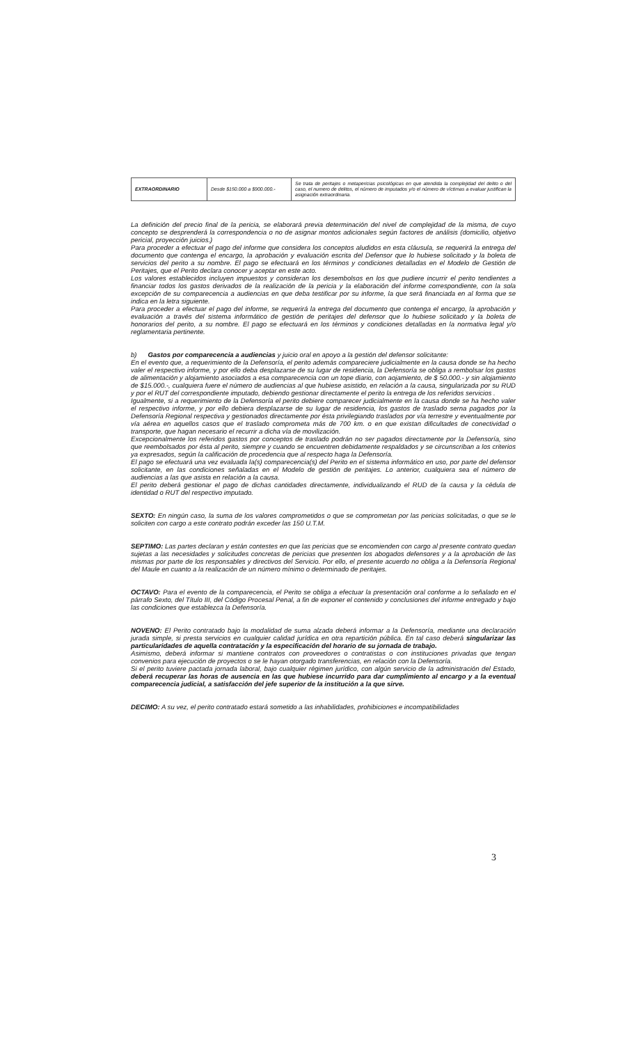| EXTRAORDINARIO | Desde $150.000 a $900.000.- | Se trata de peritajes o metapericias psicológicas en que atendida la complejidad del delito o del caso, el numero de delitos, el número de imputados y/o el número de víctimas a evaluar justifican la asignación extraordinaria. |
La definición del precio final de la pericia, se elaborará previa determinación del nivel de complejidad de la misma, de cuyo concepto se desprenderá la correspondencia o no de asignar montos adicionales según factores de análisis (domicilio, objetivo pericial, proyección juicios.)
Para proceder a efectuar el pago del informe que considera los conceptos aludidos en esta cláusula, se requerirá la entrega del documento que contenga el encargo, la aprobación y evaluación escrita del Defensor que lo hubiese solicitado y la boleta de servicios del perito a su nombre. El pago se efectuará en los términos y condiciones detalladas en el Modelo de Gestión de Peritajes, que el Perito declara conocer y aceptar en este acto.
Los valores establecidos incluyen impuestos y consideran los desembolsos en los que pudiere incurrir el perito tendientes a financiar todos los gastos derivados de la realización de la pericia y la elaboración del informe correspondiente, con la sola excepción de su comparecencia a audiencias en que deba testificar por su informe, la que será financiada en al forma que se indica en la letra siguiente.
Para proceder a efectuar el pago del informe, se requerirá la entrega del documento que contenga el encargo, la aprobación y evaluación a través del sistema informático de gestión de peritajes del defensor que lo hubiese solicitado y la boleta de honorarios del perito, a su nombre. El pago se efectuará en los términos y condiciones detalladas en la normativa legal y/o reglamentaria pertinente.
b) Gastos por comparecencia a audiencias y juicio oral en apoyo a la gestión del defensor solicitante:
En el evento que, a requerimiento de la Defensoría, el perito además compareciere judicialmente en la causa donde se ha hecho valer el respectivo informe, y por ello deba desplazarse de su lugar de residencia, la Defensoría se obliga a rembolsar los gastos de alimentación y alojamiento asociados a esa comparecencia con un tope diario, con aojamiento, de $ 50.000.- y sin alojamiento de $15.000.-, cualquiera fuere el número de audiencias al que hubiese asistido, en relación a la causa, singularizada por su RUD y por el RUT del correspondiente imputado, debiendo gestionar directamente el perito la entrega de los referidos servicios .
Igualmente, si a requerimiento de la Defensoría el perito debiere comparecer judicialmente en la causa donde se ha hecho valer el respectivo informe, y por ello debiera desplazarse de su lugar de residencia, los gastos de traslado serna pagados por la Defensoría Regional respectiva y gestionados directamente por ésta privilegiando traslados por vía terrestre y eventualmente por vía aérea en aquellos casos que el traslado comprometa más de 700 km. o en que existan dificultades de conectividad o transporte, que hagan necesario el recurrir a dicha vía de movilización.
Excepcionalmente los referidos gastos por conceptos de traslado podrán no ser pagados directamente por la Defensoría, sino que reembolsados por ésta al perito, siempre y cuando se encuentren debidamente respaldados y se circunscriban a los criterios ya expresados, según la calificación de procedencia que al respecto haga la Defensoría.
El pago se efectuará una vez evaluada la(s) comparecencia(s) del Perito en el sistema informático en uso, por parte del defensor solicitante, en las condiciones señaladas en el Modelo de gestión de peritajes. Lo anterior, cualquiera sea el número de audiencias a las que asista en relación a la causa.
El perito deberá gestionar el pago de dichas cantidades directamente, individualizando el RUD de la causa y la cédula de identidad o RUT del respectivo imputado.
SEXTO: En ningún caso, la suma de los valores comprometidos o que se comprometan por las pericias solicitadas, o que se le soliciten con cargo a este contrato podrán exceder las 150 U.T.M.
SEPTIMO: Las partes declaran y están contestes en que las pericias que se encomienden con cargo al presente contrato quedan sujetas a las necesidades y solicitudes concretas de pericias que presenten los abogados defensores y a la aprobación de las mismas por parte de los responsables y directivos del Servicio. Por ello, el presente acuerdo no obliga a la Defensoría Regional del Maule en cuanto a la realización de un número mínimo o determinado de peritajes.
OCTAVO: Para el evento de la comparecencia, el Perito se obliga a efectuar la presentación oral conforme a lo señalado en el párrafo Sexto, del Título III, del Código Procesal Penal, a fin de exponer el contenido y conclusiones del informe entregado y bajo las condiciones que establezca la Defensoría.
NOVENO: El Perito contratado bajo la modalidad de suma alzada deberá informar a la Defensoría, mediante una declaración jurada simple, si presta servicios en cualquier calidad jurídica en otra repartición pública. En tal caso deberá singularizar las particularidades de aquella contratación y la especificación del horario de su jornada de trabajo.
Asimismo, deberá informar si mantiene contratos con proveedores o contratistas o con instituciones privadas que tengan convenios para ejecución de proyectos o se le hayan otorgado transferencias, en relación con la Defensoría.
Si el perito tuviere pactada jornada laboral, bajo cualquier régimen jurídico, con algún servicio de la administración del Estado, deberá recuperar las horas de ausencia en las que hubiese incurrido para dar cumplimiento al encargo y a la eventual comparecencia judicial, a satisfacción del jefe superior de la institución a la que sirve.
DECIMO: A su vez, el perito contratado estará sometido a las inhabilidades, prohibiciones e incompatibilidades
3